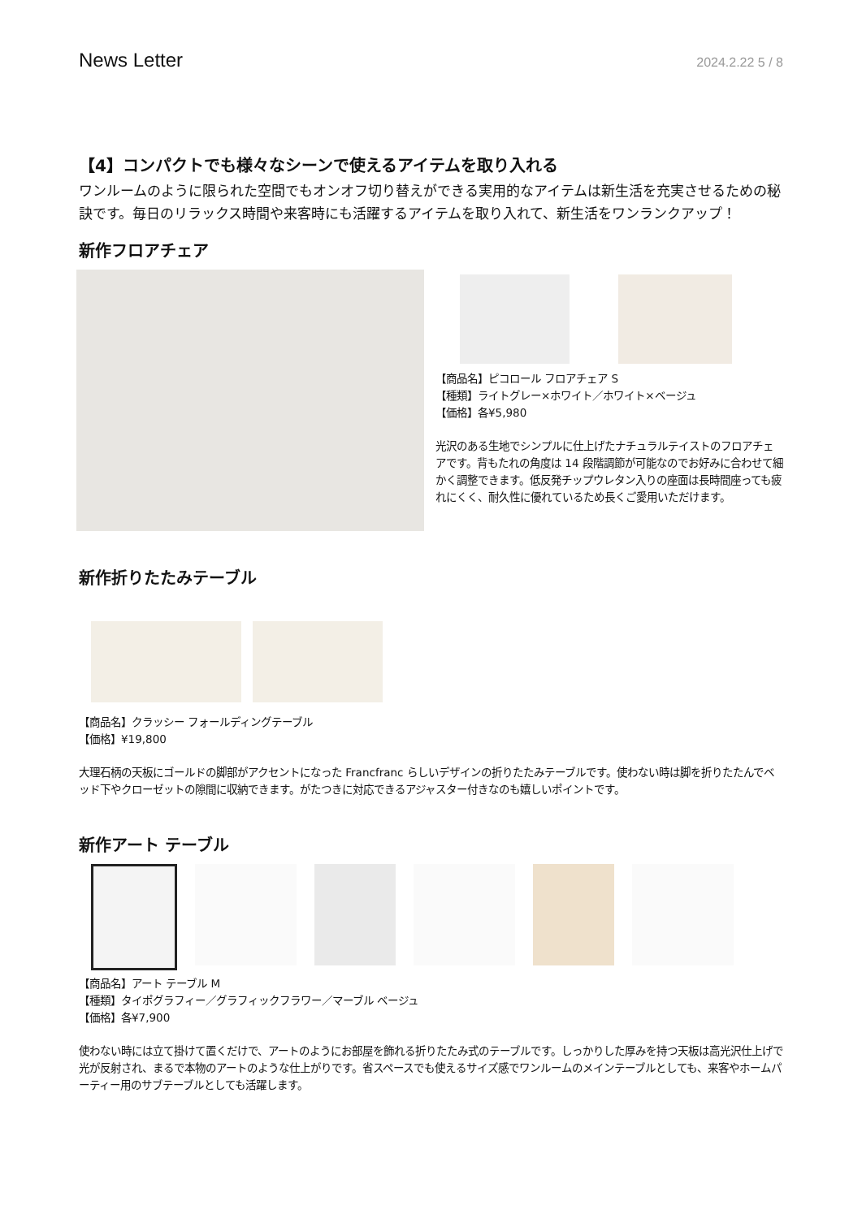News Letter 2024.2.22 5 / 8
【4】コンパクトでも様々なシーンで使えるアイテムを取り入れる
ワンルームのように限られた空間でもオンオフ切り替えができる実用的なアイテムは新生活を充実させるための秘訣です。毎日のリラックス時間や来客時にも活躍するアイテムを取り入れて、新生活をワンランクアップ！
新作フロアチェア
【商品名】ピコロール フロアチェア S
【種類】ライトグレー×ホワイト／ホワイト×ベージュ
【価格】各¥5,980
光沢のある生地でシンプルに仕上げたナチュラルテイストのフロアチェアです。背もたれの角度は 14 段階調節が可能なのでお好みに合わせて細かく調整できます。低反発チップウレタン入りの座面は長時間座っても疲れにくく、耐久性に優れているため長くご愛用いただけます。
新作折りたたみテーブル
【商品名】クラッシー フォールディングテーブル
【価格】¥19,800
大理石柄の天板にゴールドの脚部がアクセントになった Francfranc らしいデザインの折りたたみテーブルです。使わない時は脚を折りたたんでベッド下やクローゼットの隙間に収納できます。がたつきに対応できるアジャスター付きなのも嬉しいポイントです。
新作アート テーブル
【商品名】アート テーブル M
【種類】タイポグラフィー／グラフィックフラワー／マーブル ベージュ
【価格】各¥7,900
使わない時には立て掛けて置くだけで、アートのようにお部屋を飾れる折りたたみ式のテーブルです。しっかりした厚みを持つ天板は高光沢仕上げで光が反射され、まるで本物のアートのような仕上がりです。省スペースでも使えるサイズ感でワンルームのメインテーブルとしても、来客やホームパーティー用のサブテーブルとしても活躍します。